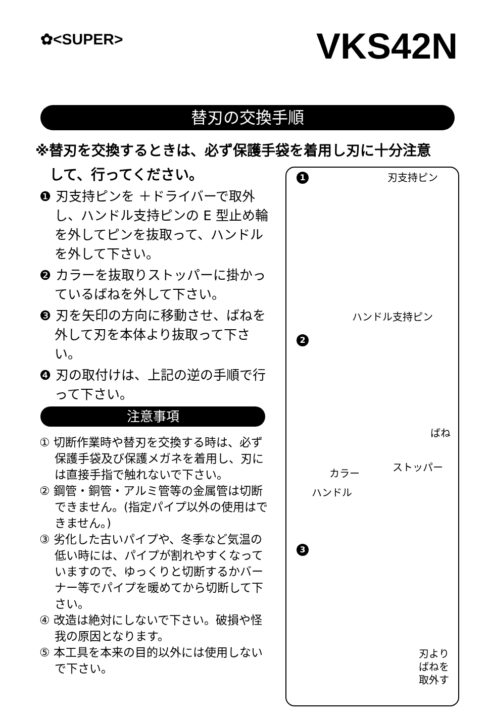✿<SUPER> VKS42N
替刃の交換手順
※替刃を交換するときは、必ず保護手袋を着用し刃に十分注意
　して、行ってください。
❶ 刃支持ピンを ＋ドライバーで取外し、ハンドル支持ピンの E 型止め輪を外してピンを抜取って、ハンドルを外して下さい。
❷ カラーを抜取りストッパーに掛かっているばねを外して下さい。
❸ 刃を矢印の方向に移動させ、ばねを外して刃を本体より抜取って下さい。
❹ 刃の取付けは、上記の逆の手順で行って下さい。
注意事項
① 切断作業時や替刃を交換する時は、必ず保護手袋及び保護メガネを着用し、刃には直接手指で触れないで下さい。
② 鋼管・銅管・アルミ管等の金属管は切断できません。(指定パイプ以外の使用はできません。)
③ 劣化した古いパイプや、冬季など気温の低い時には、パイプが割れやすくなっていますので、ゆっくりと切断するかバーナー等でパイプを暖めてから切断して下さい。
④ 改造は絶対にしないで下さい。破損や怪我の原因となります。
⑤ 本工具を本来の目的以外には使用しないで下さい。
1 刃支持ピン
ハンドル支持ピン
2
ばね
カラー
ストッパー
ハンドル
3
刃より
ばねを
取外す